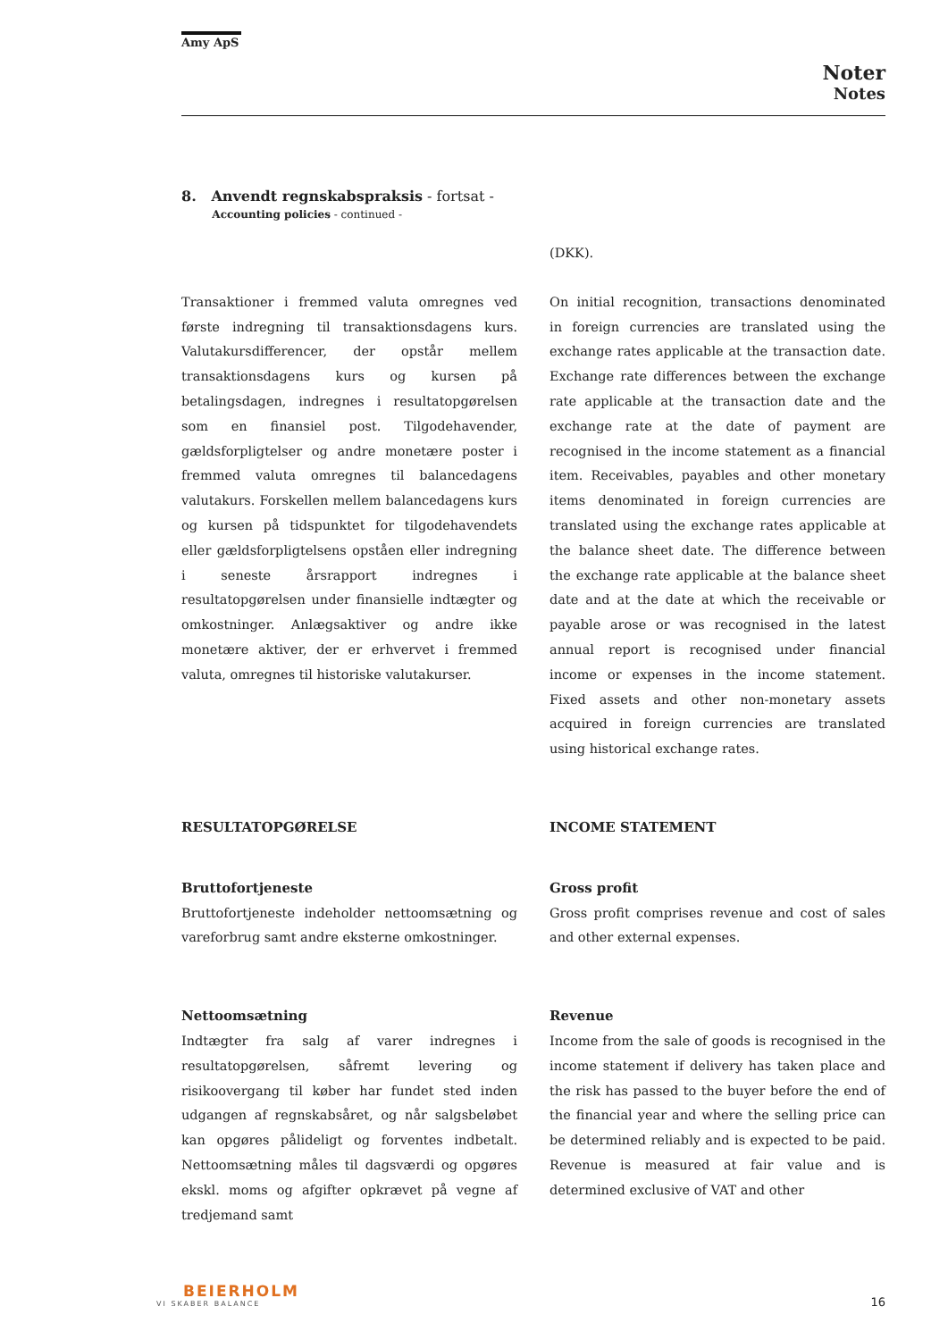Amy ApS
Noter
Notes
8. Anvendt regnskabspraksis - fortsat -
Accounting policies - continued -
(DKK).
Transaktioner i fremmed valuta omregnes ved første indregning til transaktionsdagens kurs. Valutakursdifferencer, der opstår mellem transaktionsdagens kurs og kursen på betalingsdagen, indregnes i resultatopgørelsen som en finansiel post. Tilgodehavender, gældsforpligtelser og andre monetære poster i fremmed valuta omregnes til balancedagens valutakurs. Forskellen mellem balancedagens kurs og kursen på tidspunktet for tilgodehavendets eller gældsforpligtelsens opståen eller indregning i seneste årsrapport indregnes i resultatopgørelsen under finansielle indtægter og omkostninger. Anlægsaktiver og andre ikke monetære aktiver, der er erhvervet i fremmed valuta, omregnes til historiske valutakurser.
On initial recognition, transactions denominated in foreign currencies are translated using the exchange rates applicable at the transaction date. Exchange rate differences between the exchange rate applicable at the transaction date and the exchange rate at the date of payment are recognised in the income statement as a financial item. Receivables, payables and other monetary items denominated in foreign currencies are translated using the exchange rates applicable at the balance sheet date. The difference between the exchange rate applicable at the balance sheet date and at the date at which the receivable or payable arose or was recognised in the latest annual report is recognised under financial income or expenses in the income statement. Fixed assets and other non-monetary assets acquired in foreign currencies are translated using historical exchange rates.
RESULTATOPGØRELSE INCOME STATEMENT
Bruttofortjeneste
Bruttofortjeneste indeholder nettoomsætning og vareforbrug samt andre eksterne omkostninger.
Gross profit
Gross profit comprises revenue and cost of sales and other external expenses.
Nettoomsætning
Indtægter fra salg af varer indregnes i resultatopgørelsen, såfremt levering og risikoovergang til køber har fundet sted inden udgangen af regnskabsåret, og når salgsbeløbet kan opgøres pålideligt og forventes indbetalt. Nettoomsætning måles til dagsværdi og opgøres ekskl. moms og afgifter opkrævet på vegne af tredjemand samt
Revenue
Income from the sale of goods is recognised in the income statement if delivery has taken place and the risk has passed to the buyer before the end of the financial year and where the selling price can be determined reliably and is expected to be paid. Revenue is measured at fair value and is determined exclusive of VAT and other
BEIERHOLM
VI SKABER BALANCE
16